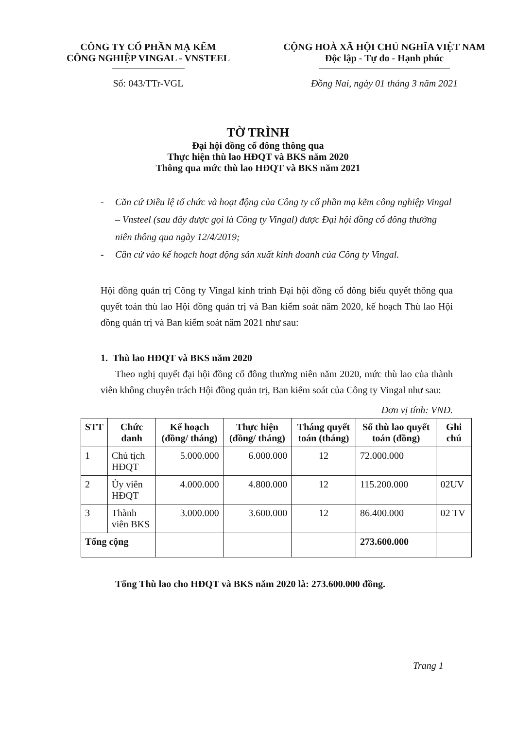CÔNG TY CỔ PHẦN MẠ KẼM
CÔNG NGHIỆP VINGAL - VNSTEEL
Số: 043/TTr-VGL
CỘNG HOÀ XÃ HỘI CHỦ NGHĨA VIỆT NAM
Độc lập - Tự do - Hạnh phúc
Đồng Nai, ngày 01 tháng 3 năm 2021
TỜ TRÌNH
Đại hội đồng cổ đông thông qua
Thực hiện thù lao HĐQT và BKS năm 2020
Thông qua mức thù lao HĐQT và BKS năm 2021
- Căn cứ Điều lệ tổ chức và hoạt động của Công ty cổ phần mạ kẽm công nghiệp Vingal – Vnsteel (sau đây được gọi là Công ty Vingal) được Đại hội đồng cổ đông thường niên thông qua ngày 12/4/2019;
- Căn cứ vào kế hoạch hoạt động sản xuất kinh doanh của Công ty Vingal.
Hội đồng quản trị Công ty Vingal kính trình Đại hội đồng cổ đông biểu quyết thông qua quyết toán thù lao Hội đồng quản trị và Ban kiểm soát năm 2020, kế hoạch Thù lao Hội đồng quản trị và Ban kiểm soát năm 2021 như sau:
1. Thù lao HĐQT và BKS năm 2020
Theo nghị quyết đại hội đồng cổ đông thường niên năm 2020, mức thù lao của thành viên không chuyên trách Hội đồng quản trị, Ban kiểm soát của Công ty Vingal như sau:
Đơn vị tính: VNĐ.
| STT | Chức danh | Kế hoạch (đồng/ tháng) | Thực hiện (đồng/ tháng) | Tháng quyết toán (tháng) | Số thù lao quyết toán (đồng) | Ghi chú |
| --- | --- | --- | --- | --- | --- | --- |
| 1 | Chủ tịch HĐQT | 5.000.000 | 6.000.000 | 12 | 72.000.000 | |
| 2 | Ủy viên HĐQT | 4.000.000 | 4.800.000 | 12 | 115.200.000 | 02UV |
| 3 | Thành viên BKS | 3.000.000 | 3.600.000 | 12 | 86.400.000 | 02 TV |
| Tổng cộng | | | | | 273.600.000 | |
Tổng Thù lao cho HĐQT và BKS năm 2020 là: 273.600.000 đồng.
Trang 1